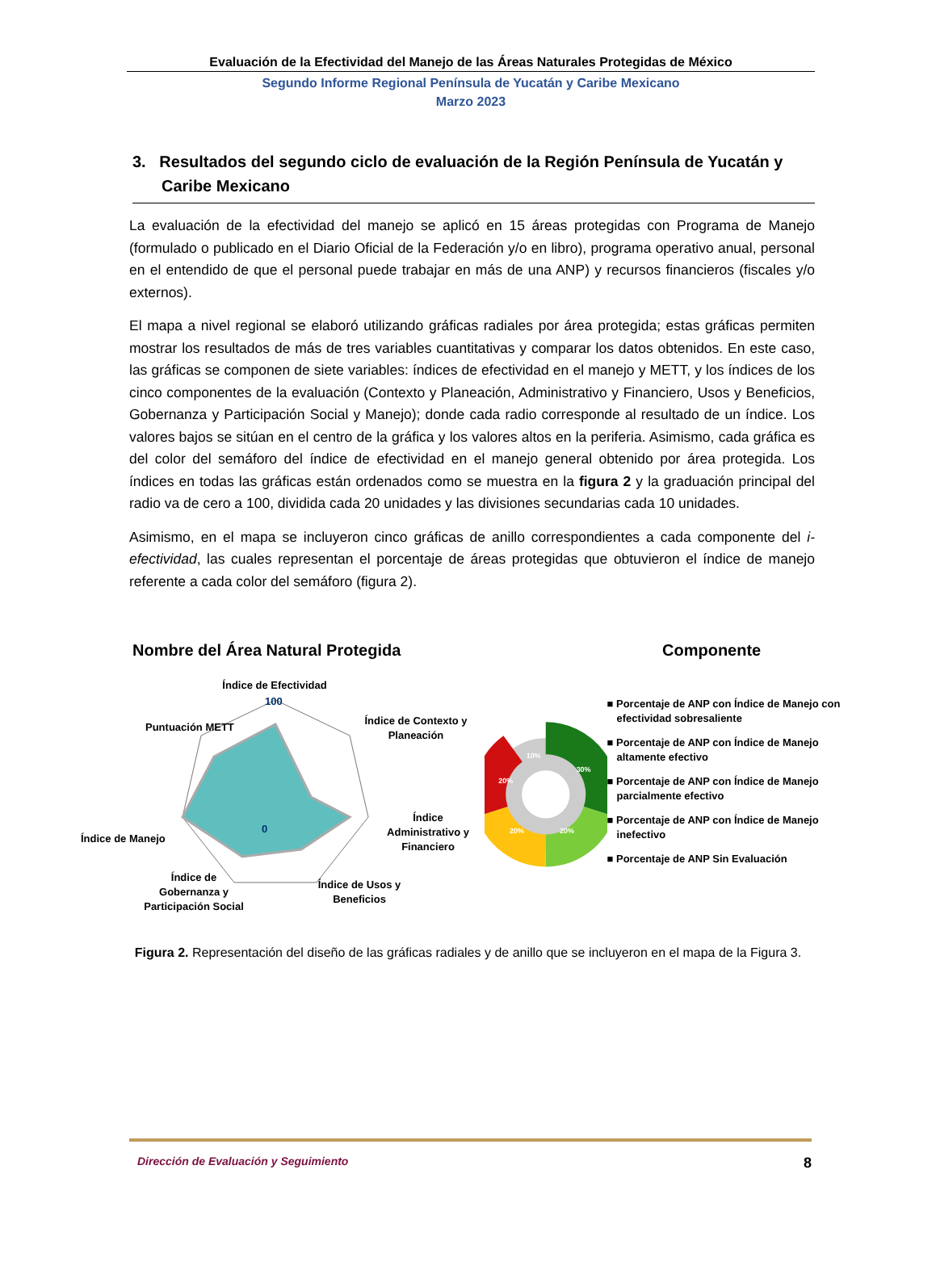Evaluación de la Efectividad del Manejo de las Áreas Naturales Protegidas de México
Segundo Informe Regional Península de Yucatán y Caribe Mexicano
Marzo 2023
3. Resultados del segundo ciclo de evaluación de la Región Península de Yucatán y Caribe Mexicano
La evaluación de la efectividad del manejo se aplicó en 15 áreas protegidas con Programa de Manejo (formulado o publicado en el Diario Oficial de la Federación y/o en libro), programa operativo anual, personal en el entendido de que el personal puede trabajar en más de una ANP) y recursos financieros (fiscales y/o externos).
El mapa a nivel regional se elaboró utilizando gráficas radiales por área protegida; estas gráficas permiten mostrar los resultados de más de tres variables cuantitativas y comparar los datos obtenidos. En este caso, las gráficas se componen de siete variables: índices de efectividad en el manejo y METT, y los índices de los cinco componentes de la evaluación (Contexto y Planeación, Administrativo y Financiero, Usos y Beneficios, Gobernanza y Participación Social y Manejo); donde cada radio corresponde al resultado de un índice. Los valores bajos se sitúan en el centro de la gráfica y los valores altos en la periferia. Asimismo, cada gráfica es del color del semáforo del índice de efectividad en el manejo general obtenido por área protegida. Los índices en todas las gráficas están ordenados como se muestra en la figura 2 y la graduación principal del radio va de cero a 100, dividida cada 20 unidades y las divisiones secundarias cada 10 unidades.
Asimismo, en el mapa se incluyeron cinco gráficas de anillo correspondientes a cada componente del i-efectividad, las cuales representan el porcentaje de áreas protegidas que obtuvieron el índice de manejo referente a cada color del semáforo (figura 2).
Nombre del Área Natural Protegida
Índice de Efectividad
100
0
Puntuación METT
Índice de Contexto y
Planeación
Índice de Manejo
Índice
Administrativo y
Financiero
Índice de
Gobernanza y
Participación Social
Índice de Usos y
Beneficios
Componente
10%
30%
20%
20%
20%
■ Porcentaje de ANP con Índice de Manejo con efectividad sobresaliente
■ Porcentaje de ANP con Índice de Manejo altamente efectivo
■ Porcentaje de ANP con Índice de Manejo parcialmente efectivo
■ Porcentaje de ANP con Índice de Manejo inefectivo
■ Porcentaje de ANP Sin Evaluación
Figura 2. Representación del diseño de las gráficas radiales y de anillo que se incluyeron en el mapa de la Figura 3.
Dirección de Evaluación y Seguimiento 8